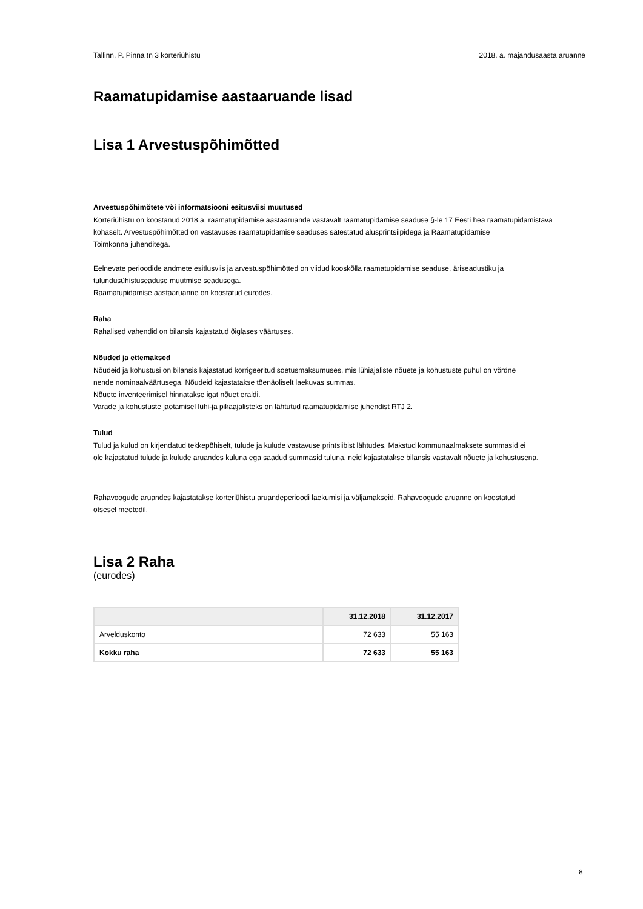Tallinn, P. Pinna tn 3 korteriühistu 2018. a. majandusaasta aruanne
Raamatupidamise aastaaruande lisad
Lisa 1 Arvestuspõhimõtted
Arvestuspõhimõtete või informatsiooni esitusviisi muutused
Korteriühistu on koostanud 2018.a. raamatupidamise aastaaruande vastavalt raamatupidamise seaduse §-le 17 Eesti hea raamatupidamistava kohaselt. Arvestuspõhimõtted on vastavuses raamatupidamise seaduses sätestatud alusprintsiipidega ja Raamatupidamise
Toimkonna juhenditega.
Eelnevate perioodide andmete esitlusviis ja arvestuspõhimõtted on viidud kooskõlla raamatupidamise seaduse, äriseadustiku ja
tulundusühistuseaduse muutmise seadusega.
Raamatupidamise aastaaruanne on koostatud eurodes.
Raha
Rahalised vahendid on bilansis kajastatud õiglases väärtuses.
Nõuded ja ettemaksed
Nõudeid ja kohustusi on bilansis kajastatud korrigeeritud soetusmaksumuses, mis lühiajaliste nõuete ja kohustuste puhul on võrdne
nende nominaalväärtusega. Nõudeid kajastatakse tõenäoliselt laekuvas summas.
Nõuete inventeerimisel hinnatakse igat nõuet eraldi.
Varade ja kohustuste jaotamisel lühi-ja pikaajalisteks on lähtutud raamatupidamise juhendist RTJ 2.
Tulud
Tulud ja kulud on kirjendatud tekkepõhiselt, tulude ja kulude vastavuse printsiibist lähtudes. Makstud kommunaalmaksete summasid ei
ole kajastatud tulude ja kulude aruandes kuluna ega saadud summasid tuluna, neid kajastatakse bilansis vastavalt nõuete ja kohustusena.
Rahavoogude aruandes kajastatakse korteriühistu aruandeperioodi laekumisi ja väljamakseid. Rahavoogude aruanne on koostatud
otsesel meetodil.
Lisa 2 Raha
(eurodes)
| | 31.12.2018 | 31.12.2017 |
| --- | --- | --- |
| Arvelduskonto | 72 633 | 55 163 |
| Kokku raha | 72 633 | 55 163 |
8